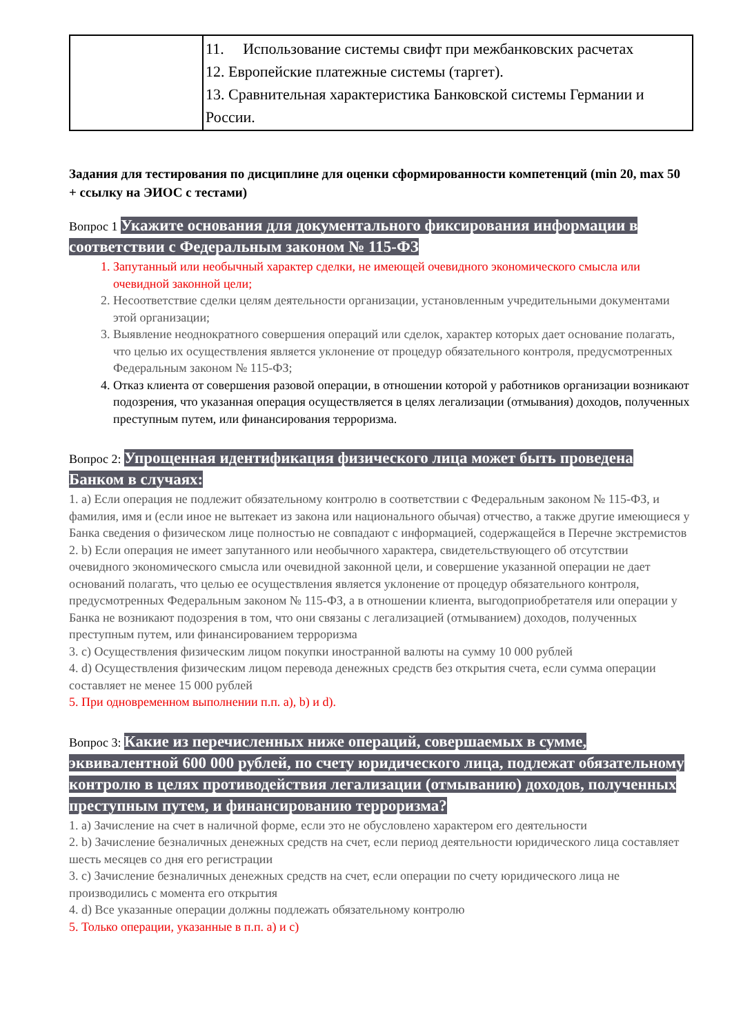| | 11. Использование системы свифт при межбанковских расчетах 12. Европейские платежные системы (таргет). 13. Сравнительная характеристика Банковской системы Германии и России. |
Задания для тестирования по дисциплине для оценки сформированности компетенций (min 20, max 50 + ссылку на ЭИОС с тестами)
Вопрос 1 Укажите основания для документального фиксирования информации в соответствии с Федеральным законом № 115-ФЗ
1. Запутанный или необычный характер сделки, не имеющей очевидного экономического смысла или очевидной законной цели;
2. Несоответствие сделки целям деятельности организации, установленным учредительными документами этой организации;
3. Выявление неоднократного совершения операций или сделок, характер которых дает основание полагать, что целью их осуществления является уклонение от процедур обязательного контроля, предусмотренных Федеральным законом № 115-ФЗ;
4. Отказ клиента от совершения разовой операции, в отношении которой у работников организации возникают подозрения, что указанная операция осуществляется в целях легализации (отмывания) доходов, полученных преступным путем, или финансирования терроризма.
Вопрос 2: Упрощенная идентификация физического лица может быть проведена Банком в случаях:
1. a) Если операция не подлежит обязательному контролю в соответствии с Федеральным законом № 115-ФЗ, и фамилия, имя и (если иное не вытекает из закона или национального обычая) отчество, а также другие имеющиеся у Банка сведения о физическом лице полностью не совпадают с информацией, содержащейся в Перечне экстремистов
2. b) Если операция не имеет запутанного или необычного характера, свидетельствующего об отсутствии очевидного экономического смысла или очевидной законной цели, и совершение указанной операции не дает оснований полагать, что целью ее осуществления является уклонение от процедур обязательного контроля, предусмотренных Федеральным законом № 115-ФЗ, а в отношении клиента, выгодоприобретателя или операции у Банка не возникают подозрения в том, что они связаны с легализацией (отмыванием) доходов, полученных преступным путем, или финансированием терроризма
3. c) Осуществления физическим лицом покупки иностранной валюты на сумму 10 000 рублей
4. d) Осуществления физическим лицом перевода денежных средств без открытия счета, если сумма операции составляет не менее 15 000 рублей
5. При одновременном выполнении п.п. a), b) и d).
Вопрос 3: Какие из перечисленных ниже операций, совершаемых в сумме, эквивалентной 600 000 рублей, по счету юридического лица, подлежат обязательному контролю в целях противодействия легализации (отмыванию) доходов, полученных преступным путем, и финансированию терроризма?
1. a) Зачисление на счет в наличной форме, если это не обусловлено характером его деятельности
2. b) Зачисление безналичных денежных средств на счет, если период деятельности юридического лица составляет шесть месяцев со дня его регистрации
3. c) Зачисление безналичных денежных средств на счет, если операции по счету юридического лица не производились с момента его открытия
4. d) Все указанные операции должны подлежать обязательному контролю
5. Только операции, указанные в п.п. a) и c)